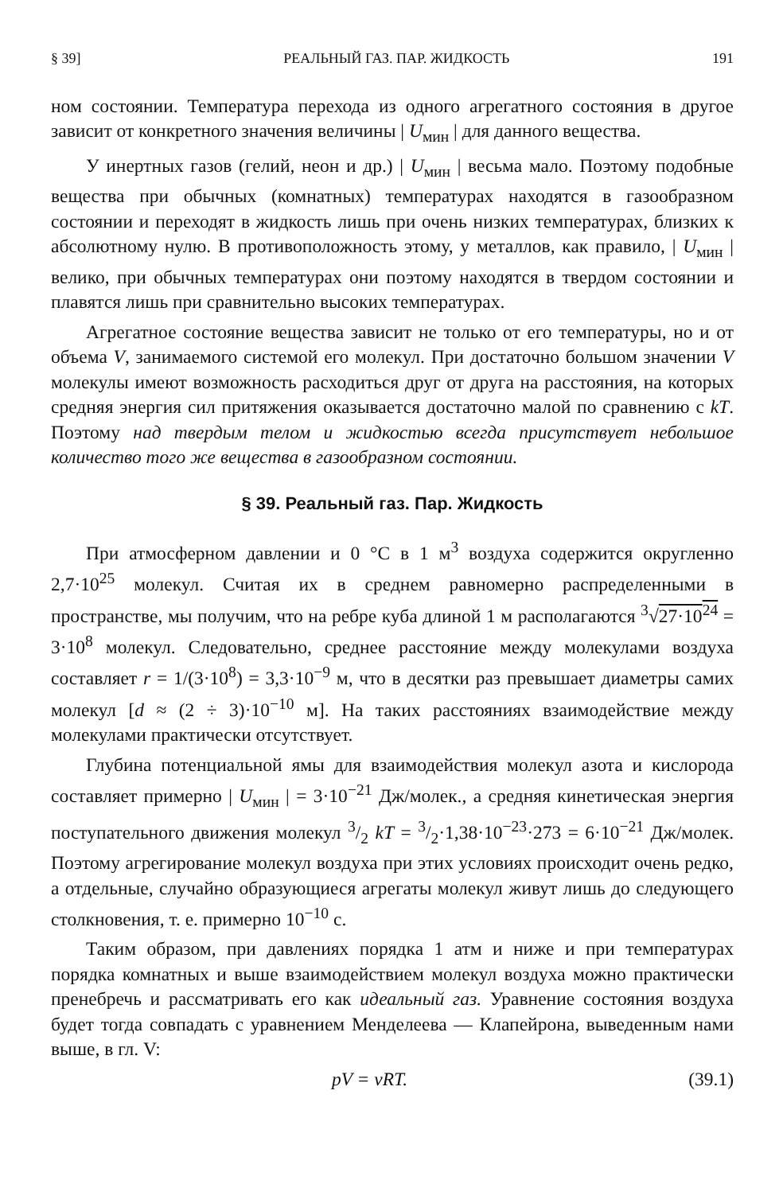§ 39] РЕАЛЬНЫЙ ГАЗ. ПАР. ЖИДКОСТЬ 191
ном состоянии. Температура перехода из одного агрегатного состояния в другое зависит от конкретного значения величины | U<sub>мин</sub> | для данного вещества.
У инертных газов (гелий, неон и др.) | U<sub>мин</sub> | весьма мало. Поэтому подобные вещества при обычных (комнатных) температурах находятся в газообразном состоянии и переходят в жидкость лишь при очень низких температурах, близких к абсолютному нулю. В противоположность этому, у металлов, как правило, | U<sub>мин</sub> | велико, при обычных температурах они поэтому находятся в твердом состоянии и плавятся лишь при сравнительно высоких температурах.
Агрегатное состояние вещества зависит не только от его температуры, но и от объема V, занимаемого системой его молекул. При достаточно большом значении V молекулы имеют возможность расходиться друг от друга на расстояния, на которых средняя энергия сил притяжения оказывается достаточно малой по сравнению с kT. Поэтому над твердым телом и жидкостью всегда присутствует небольшое количество того же вещества в газообразном состоянии.
§ 39. Реальный газ. Пар. Жидкость
При атмосферном давлении и 0 °С в 1 м<sup>3</sup> воздуха содержится округленно 2,7·10<sup>25</sup> молекул. Считая их в среднем равномерно распределенными в пространстве, мы получим, что на ребре куба длиной 1 м располагаются <sup>3</sup>√27·10<sup>24</sup> = 3·10<sup>8</sup> молекул. Следовательно, среднее расстояние между молекулами воздуха составляет r = 1/(3·10<sup>8</sup>) = 3,3·10<sup>−9</sup> м, что в десятки раз превышает диаметры самих молекул [d ≈ (2 ÷ 3)·10<sup>−10</sup> м]. На таких расстояниях взаимодействие между молекулами практически отсутствует.
Глубина потенциальной ямы для взаимодействия молекул азота и кислорода составляет примерно | U<sub>мин</sub> | = 3·10<sup>−21</sup> Дж/молек., а средняя кинетическая энергия поступательного движения молекул 3/2 kT = 3/2·1,38·10<sup>−23</sup>·273 = 6·10<sup>−21</sup> Дж/молек. Поэтому агрегирование молекул воздуха при этих условиях происходит очень редко, а отдельные, случайно образующиеся агрегаты молекул живут лишь до следующего столкновения, т. е. примерно 10<sup>−10</sup> с.
Таким образом, при давлениях порядка 1 атм и ниже и при температурах порядка комнатных и выше взаимодействием молекул воздуха можно практически пренебречь и рассматривать его как идеальный газ. Уравнение состояния воздуха будет тогда совпадать с уравнением Менделеева — Клапейрона, выведенным нами выше, в гл. V:
pV = νRT. (39.1)